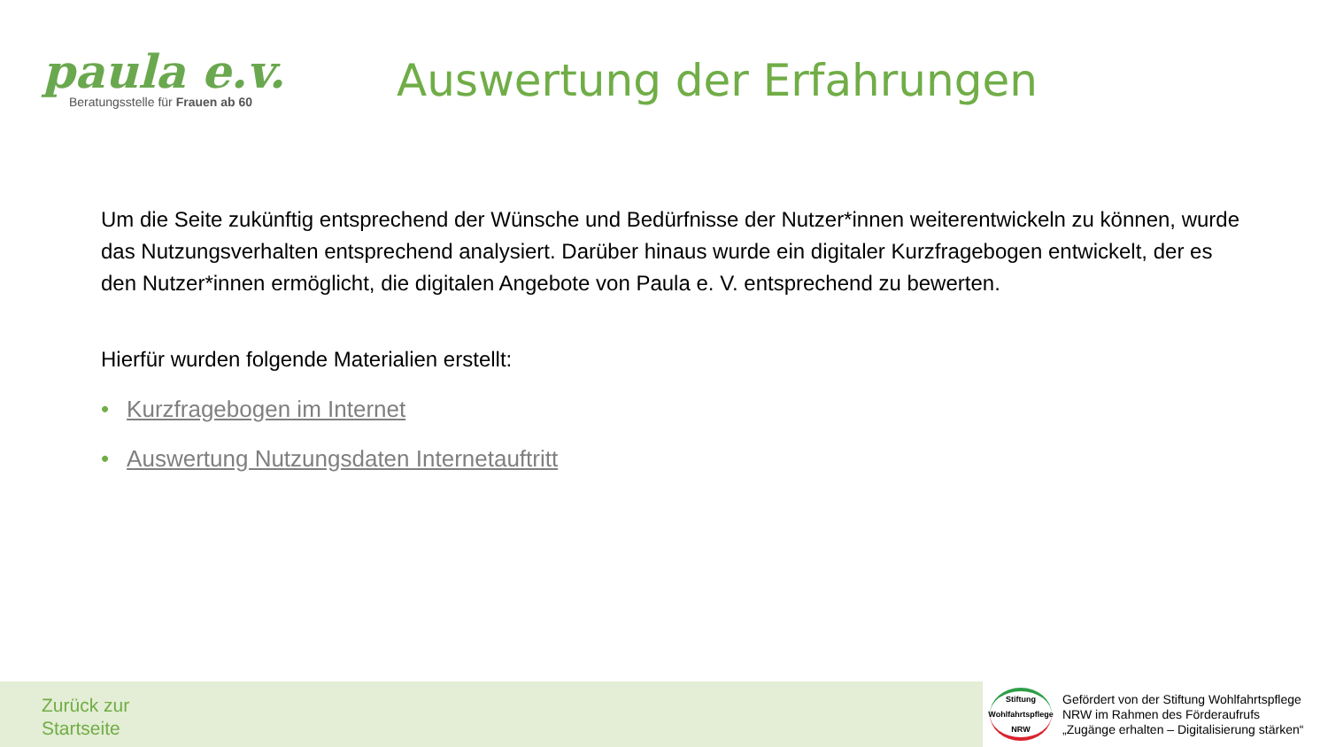paula e.v.
Beratungsstelle für Frauen ab 60
Auswertung der Erfahrungen
Um die Seite zukünftig entsprechend der Wünsche und Bedürfnisse der Nutzer*innen weiterentwickeln zu können, wurde das Nutzungsverhalten entsprechend analysiert. Darüber hinaus wurde ein digitaler Kurzfragebogen entwickelt, der es den Nutzer*innen ermöglicht, die digitalen Angebote von Paula e. V. entsprechend zu bewerten.
Hierfür wurden folgende Materialien erstellt:
• Kurzfragebogen im Internet
• Auswertung Nutzungsdaten Internetauftritt
Zurück zur
Startseite
Stiftung
Wohlfahrtspflege
NRW
Gefördert von der Stiftung Wohlfahrtspflege
NRW im Rahmen des Förderaufrufs
„Zugänge erhalten – Digitalisierung stärken“